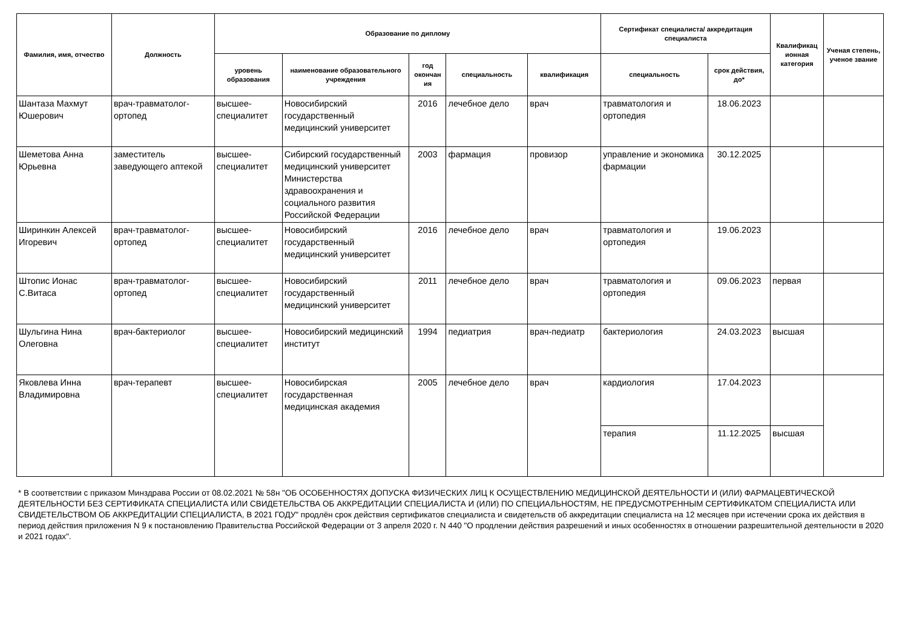| Фамилия, имя, отчество | Должность | Образование по диплому | | | | | Сертификат специалиста/ аккредитация специалиста | | Квалификац ионная категория | Ученая степень, ученое звание |
| --- | --- | --- | --- | --- | --- | --- | --- | --- | --- | --- |
| | | уровень образования | наименование образовательного учреждения | год окончан ия | специальность | квалификация | специальность | срок действия, до* | | |
| Шантаза Махмут Юшерович | врач-травматолог-ортопед | высшее-специалитет | Новосибирский государственный медицинский университет | 2016 | лечебное дело | врач | травматология и ортопедия | 18.06.2023 | | |
| Шеметова Анна Юрьевна | заместитель заведующего аптекой | высшее-специалитет | Сибирский государственный медицинский университет Министерства здравоохранения и социального развития Российской Федерации | 2003 | фармация | провизор | управление и экономика фармации | 30.12.2025 | | |
| Ширинкин Алексей Игоревич | врач-травматолог-ортопед | высшее-специалитет | Новосибирский государственный медицинский университет | 2016 | лечебное дело | врач | травматология и ортопедия | 19.06.2023 | | |
| Штопис Ионас С.Витаса | врач-травматолог-ортопед | высшее-специалитет | Новосибирский государственный медицинский университет | 2011 | лечебное дело | врач | травматология и ортопедия | 09.06.2023 | первая | |
| Шульгина Нина Олеговна | врач-бактериолог | высшее-специалитет | Новосибирский медицинский институт | 1994 | педиатрия | врач-педиатр | бактериология | 24.03.2023 | высшая | |
| Яковлева Инна Владимировна | врач-терапевт | высшее-специалитет | Новосибирская государственная медицинская академия | 2005 | лечебное дело | врач | кардиология | 17.04.2023 | | |
| | | | | | | | терапия | 11.12.2025 | высшая | |
* В соответствии с приказом Минздрава России от 08.02.2021 № 58н "ОБ ОСОБЕННОСТЯХ ДОПУСКА ФИЗИЧЕСКИХ ЛИЦ К ОСУЩЕСТВЛЕНИЮ МЕДИЦИНСКОЙ ДЕЯТЕЛЬНОСТИ И (ИЛИ) ФАРМАЦЕВТИЧЕСКОЙ ДЕЯТЕЛЬНОСТИ БЕЗ СЕРТИФИКАТА СПЕЦИАЛИСТА ИЛИ СВИДЕТЕЛЬСТВА ОБ АККРЕДИТАЦИИ СПЕЦИАЛИСТА И (ИЛИ) ПО СПЕЦИАЛЬНОСТЯМ, НЕ ПРЕДУСМОТРЕННЫМ СЕРТИФИКАТОМ СПЕЦИАЛИСТА ИЛИ СВИДЕТЕЛЬСТВОМ ОБ АККРЕДИТАЦИИ СПЕЦИАЛИСТА, В 2021 ГОДУ" продлён срок действия сертификатов специалиста и свидетельств об аккредитации специалиста на 12 месяцев при истечении срока их действия в период действия приложения N 9 к постановлению Правительства Российской Федерации от 3 апреля 2020 г. N 440 "О продлении действия разрешений и иных особенностях в отношении разрешительной деятельности в 2020 и 2021 годах".